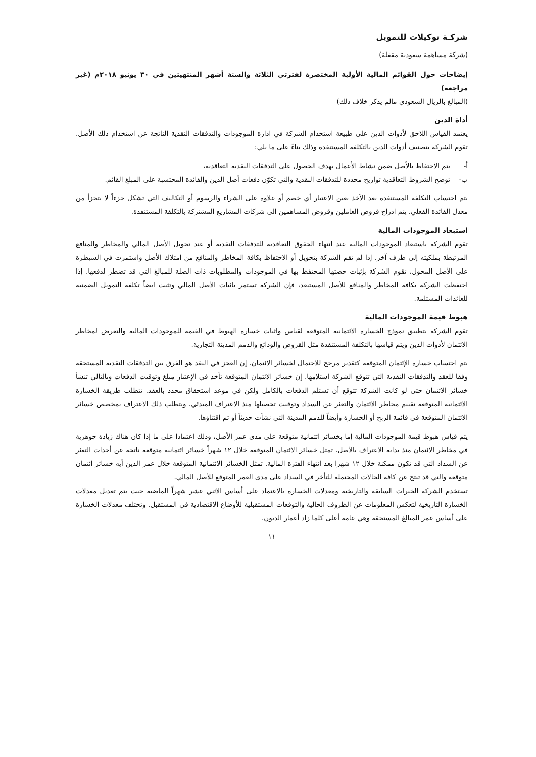شركـة توكيلات للتمويل
(شركة مساهمة سعودية مقفلة)
إيضاحات حول القوائم المالية الأولية المختصرة لفترتي الثلاثة والستة أشهر المنتهيتين في ٣٠ يونيو ٢٠١٨م (غير مراجعة)
(المبالغ بالريال السعودي مالم يذكر خلاف ذلك)
أداة الدين
يعتمد القياس اللاحق لأدوات الدين على طبيعة استخدام الشركة في ادارة الموجودات والتدفقات النقدية الناتجة عن استخدام ذلك الأصل. تقوم الشركة بتصنيف أدوات الدين بالتكلفة المستنفدة وذلك بناءً على ما يلي:
أ- يتم الاحتفاظ بالأصل ضمن نشاط الأعمال بهدف الحصول على التدفقات النقدية التعاقدية،
ب- توضح الشروط التعاقدية تواريخ محددة للتدفقات النقدية والتي تكوّن دفعات أصل الدين والفائدة المحتسبة على المبلغ القائم.
يتم احتساب التكلفة المستنفدة بعد الأخذ بعين الاعتبار أي خصم أو علاوة على الشراء والرسوم أو التكاليف التي تشكل جزءاً لا يتجزأ من معدل الفائدة الفعلي. يتم ادراج قروض العاملين وقروض المساهمين الى شركات المشاريع المشتركة بالتكلفة المستنفدة.
استبعاد الموجودات المالية
تقوم الشركة باستبعاد الموجودات المالية عند انتهاء الحقوق التعاقدية للتدفقات النقدية أو عند تحويل الأصل المالي والمخاطر والمنافع المرتبطة بملكيته إلى طرف آخر. إذا لم تقم الشركة بتحويل أو الاحتفاظ بكافة المخاطر والمنافع من امتلاك الأصل واستمرت في السيطرة على الأصل المحول، تقوم الشركة بإثبات حصتها المحتفظ بها في الموجودات والمطلوبات ذات الصلة للمبالغ التي قد تضطر لدفعها. إذا احتفظت الشركة بكافة المخاطر والمنافع للأصل المستبعد، فإن الشركة تستمر باثبات الأصل المالي وتثبت ايضاً تكلفة التمويل الضمنية للعائدات المستلمة.
هبوط قيمة الموجودات المالية
تقوم الشركة بتطبيق نموذج الخسارة الائتمانية المتوقعة لقياس واثبات خسارة الهبوط في القيمة للموجودات المالية والتعرض لمخاطر الائتمان لأدوات الدين ويتم قياسها بالتكلفة المستنفدة مثل القروض والودائع والذمم المدينة التجارية.
يتم احتساب خسارة الإئتمان المتوقعة كتقدير مرجح للاحتمال لخسائر الائتمان. إن العجز في النقد هو الفرق بين التدفقات النقدية المستحقة وفقا للعقد والتدفقات النقدية التي تتوقع الشركة استلامها. إن خسائر الائتمان المتوقعة تأخذ في الإعتبار مبلغ وتوقيت الدفعات وبالتالي تنشأ خسائر الائتمان حتى لو كانت الشركة تتوقع أن تستلم الدفعات بالكامل ولكن في موعد استحقاق محدد بالعقد. تتطلب طريقة الخسارة الائتمانية المتوقعة تقييم مخاطر الائتمان والتعثر عن السداد وتوقيت تحصيلها منذ الاعتراف المبدئي. ويتطلب ذلك الاعتراف بمخصص خسائر الائتمان المتوقعة في قائمة الربح أو الخسارة وأيضاً للذمم المدينة التي نشأت حديثاً أو تم اقتناؤها.
يتم قياس هبوط قيمة الموجودات المالية إما بخسائر ائتمانية متوقعة على مدى عمر الأصل، وذلك اعتمادا على ما إذا كان هناك زيادة جوهرية في مخاطر الائتمان منذ بداية الاعتراف بالأصل. تمثل خسائر الائتمان المتوقعة خلال ١٢ شهراً خسائر ائتمانية متوقعة ناتجة عن أحداث التعثر عن السداد التي قد تكون ممكنة خلال ١٢ شهرا بعد انتهاء الفترة المالية. تمثل الخسائر الائتمانية المتوقعة خلال عمر الدين أيه خسائر ائتمان متوقعة والتي قد تنتج عن كافة الحالات المحتملة للتأخر في السداد على مدى العمر المتوقع للأصل المالي.
تستخدم الشركة الخبرات السابقة والتاريخية ومعدلات الخسارة بالاعتماد على أساس الاثني عشر شهراً الماضية حيث يتم تعديل معدلات الخسارة التاريخية لتعكس المعلومات عن الظروف الحالية والتوقعات المستقبلية للأوضاع الاقتصادية في المستقبل. وتختلف معدلات الخسارة على أساس عمر المبالغ المستحقة وهي عامة أعلى كلما زاد أعمار الديون.
١١